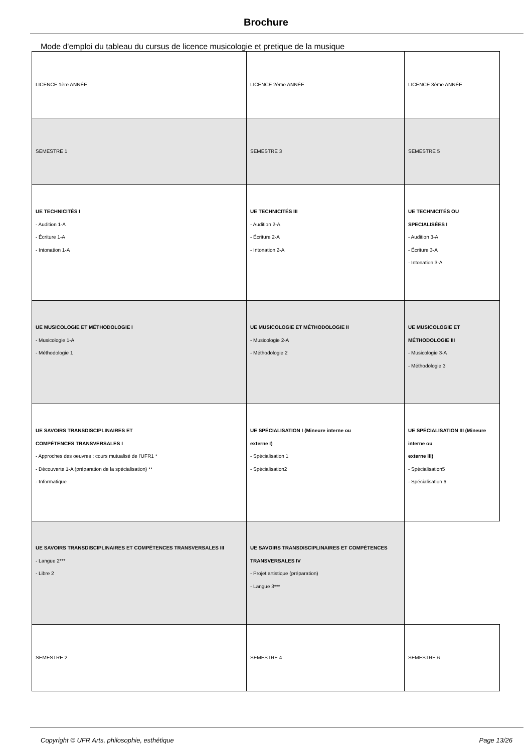Brochure
Mode d'emploi du tableau du cursus de licence musicologie et pretique de la musique
| LICENCE 1ère ANNÉE | LICENCE 2ème ANNÉE | LICENCE 3ème ANNÉE |
| SEMESTRE 1 | SEMESTRE 3 | SEMESTRE 5 |
| UE TECHNICITÉS I - Audition 1-A - Écriture 1-A - Intonation 1-A | UE TECHNICITÉS III - Audition 2-A - Écriture 2-A - Intonation 2-A | UE TECHNICITÉS OU SPECIALISÉES I - Audition 3-A - Écriture 3-A - Intonation 3-A |
| UE MUSICOLOGIE ET MÉTHODOLOGIE I - Musicologie 1-A - Méthodologie 1 | UE MUSICOLOGIE ET MÉTHODOLOGIE II - Musicologie 2-A - Méthodologie 2 | UE MUSICOLOGIE ET MÉTHODOLOGIE III - Musicologie 3-A - Méthodologie 3 |
| UE SAVOIRS TRANSDISCIPLINAIRES ET COMPÉTENCES TRANSVERSALES I - Approches des oeuvres : cours mutualisé de l'UFR1 * - Découverte 1-A (préparation de la spécialisation) ** - Informatique | UE SPÉCIALISATION I (Mineure interne ou externe I) - Spécialisation 1 - Spécialisation2 | UE SPÉCIALISATION III (Mineure interne ou externe III) - Spécialisation5 - Spécialisation 6 |
| UE SAVOIRS TRANSDISCIPLINAIRES ET COMPÉTENCES TRANSVERSALES III - Langue 2*** - Libre 2 | UE SAVOIRS TRANSDISCIPLINAIRES ET COMPÉTENCES TRANSVERSALES IV - Projet artistique (préparation) - Langue 3*** | |
| SEMESTRE 2 | SEMESTRE 4 | SEMESTRE 6 |
Copyright © UFR Arts, philosophie, esthétique Page 13/26